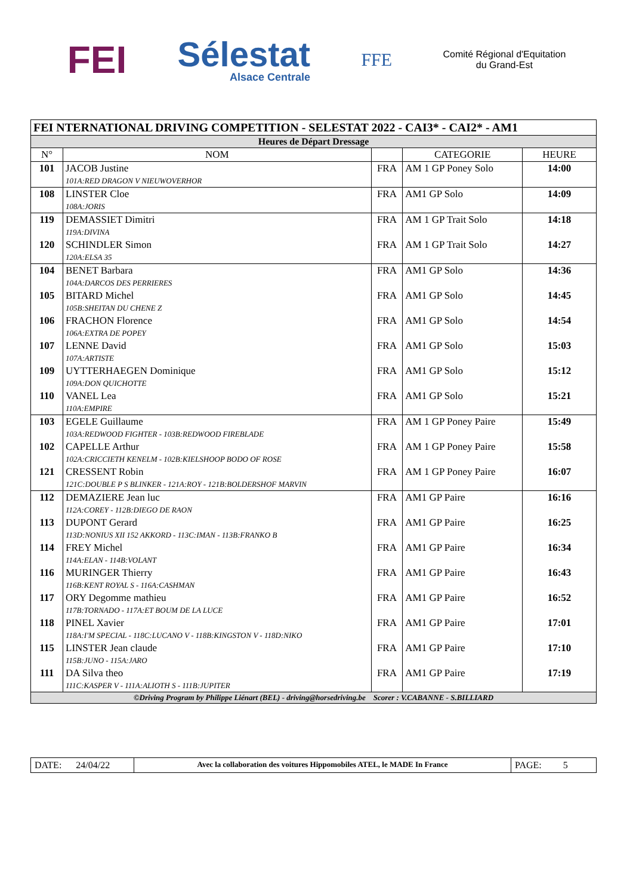FEI
Sélestat
Alsace Centrale
FFE
Comité Régional d'Equitation
du Grand-Est
| FEI NTERNATIONAL DRIVING COMPETITION - SELESTAT 2022 - CAI3* - CAI2* - AM1 | | | | |
| Heures de Départ Dressage | | | | |
| N° | NOM | | CATEGORIE | HEURE |
| 101 | JACOB Justine 101A:RED DRAGON V NIEUWOVERHOR | FRA | AM 1 GP Poney Solo | 14:00 |
| 108 | LINSTER Cloe 108A:JORIS | FRA | AM1 GP Solo | 14:09 |
| 119 | DEMASSIET Dimitri 119A:DIVINA | FRA | AM 1 GP Trait Solo | 14:18 |
| 120 | SCHINDLER Simon 120A:ELSA 35 | FRA | AM 1 GP Trait Solo | 14:27 |
| 104 | BENET Barbara 104A:DARCOS DES PERRIERES | FRA | AM1 GP Solo | 14:36 |
| 105 | BITARD Michel 105B:SHEITAN DU CHENE Z | FRA | AM1 GP Solo | 14:45 |
| 106 | FRACHON Florence 106A:EXTRA DE POPEY | FRA | AM1 GP Solo | 14:54 |
| 107 | LENNE David 107A:ARTISTE | FRA | AM1 GP Solo | 15:03 |
| 109 | UYTTERHAEGEN Dominique 109A:DON QUICHOTTE | FRA | AM1 GP Solo | 15:12 |
| 110 | VANEL Lea 110A:EMPIRE | FRA | AM1 GP Solo | 15:21 |
| 103 | EGELE Guillaume 103A:REDWOOD FIGHTER - 103B:REDWOOD FIREBLADE | FRA | AM 1 GP Poney Paire | 15:49 |
| 102 | CAPELLE Arthur 102A:CRICCIETH KENELM - 102B:KIELSHOOP BODO OF ROSE | FRA | AM 1 GP Poney Paire | 15:58 |
| 121 | CRESSENT Robin 121C:DOUBLE P S BLINKER - 121A:ROY - 121B:BOLDERSHOF MARVIN | FRA | AM 1 GP Poney Paire | 16:07 |
| 112 | DEMAZIERE Jean luc 112A:COREY - 112B:DIEGO DE RAON | FRA | AM1 GP Paire | 16:16 |
| 113 | DUPONT Gerard 113D:NONIUS XII 152 AKKORD - 113C:IMAN - 113B:FRANKO B | FRA | AM1 GP Paire | 16:25 |
| 114 | FREY Michel 114A:ELAN - 114B:VOLANT | FRA | AM1 GP Paire | 16:34 |
| 116 | MURINGER Thierry 116B:KENT ROYAL S - 116A:CASHMAN | FRA | AM1 GP Paire | 16:43 |
| 117 | ORY Degomme mathieu 117B:TORNADO - 117A:ET BOUM DE LA LUCE | FRA | AM1 GP Paire | 16:52 |
| 118 | PINEL Xavier 118A:I'M SPECIAL - 118C:LUCANO V - 118B:KINGSTON V - 118D:NIKO | FRA | AM1 GP Paire | 17:01 |
| 115 | LINSTER Jean claude 115B:JUNO - 115A:JARO | FRA | AM1 GP Paire | 17:10 |
| 111 | DA Silva theo 111C:KASPER V - 111A:ALIOTH S - 111B:JUPITER | FRA | AM1 GP Paire | 17:19 |
| ©Driving Program by Philippe Liénart (BEL) - driving@horsedriving.be Scorer : V.CABANNE - S.BILLIARD | | | | |
| DATE: 24/04/22 | Avec la collaboration des voitures Hippomobiles ATEL, le MADE In France | PAGE: 5 |